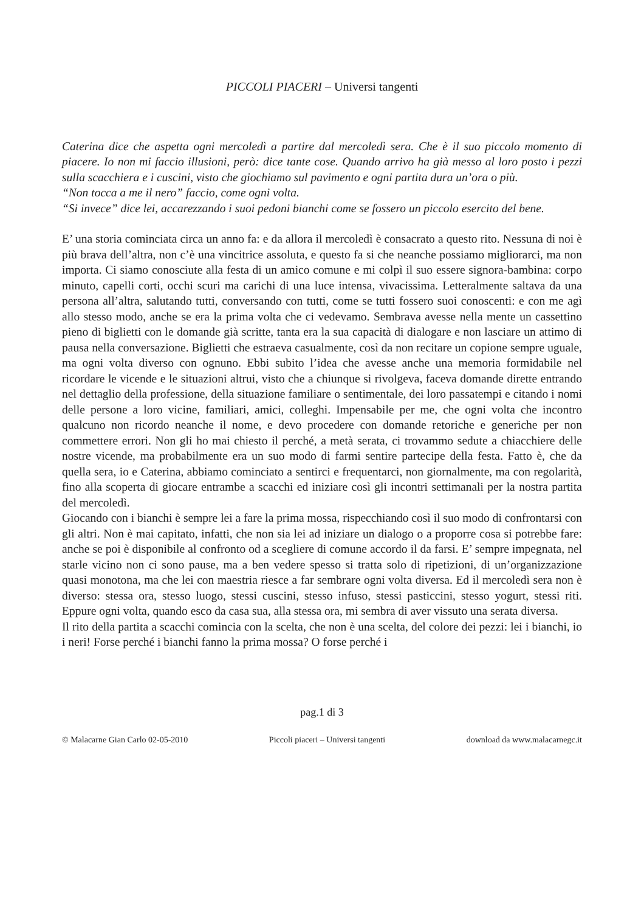PICCOLI PIACERI – Universi tangenti
Caterina dice che aspetta ogni mercoledì a partire dal mercoledì sera. Che è il suo piccolo momento di piacere. Io non mi faccio illusioni, però: dice tante cose. Quando arrivo ha già messo al loro posto i pezzi sulla scacchiera e i cuscini, visto che giochiamo sul pavimento e ogni partita dura un’ora o più.
“Non tocca a me il nero” faccio, come ogni volta.
“Si invece” dice lei, accarezzando i suoi pedoni bianchi come se fossero un piccolo esercito del bene.
E’ una storia cominciata circa un anno fa: e da allora il mercoledì è consacrato a questo rito. Nessuna di noi è più brava dell’altra, non c’è una vincitrice assoluta, e questo fa si che neanche possiamo migliorarci, ma non importa. Ci siamo conosciute alla festa di un amico comune e mi colpì il suo essere signora-bambina: corpo minuto, capelli corti, occhi scuri ma carichi di una luce intensa, vivacissima. Letteralmente saltava da una persona all’altra, salutando tutti, conversando con tutti, come se tutti fossero suoi conoscenti: e con me agì allo stesso modo, anche se era la prima volta che ci vedevamo. Sembrava avesse nella mente un cassettino pieno di biglietti con le domande già scritte, tanta era la sua capacità di dialogare e non lasciare un attimo di pausa nella conversazione. Biglietti che estraeva casualmente, così da non recitare un copione sempre uguale, ma ogni volta diverso con ognuno. Ebbi subito l’idea che avesse anche una memoria formidabile nel ricordare le vicende e le situazioni altrui, visto che a chiunque si rivolgeva, faceva domande dirette entrando nel dettaglio della professione, della situazione familiare o sentimentale, dei loro passatempi e citando i nomi delle persone a loro vicine, familiari, amici, colleghi. Impensabile per me, che ogni volta che incontro qualcuno non ricordo neanche il nome, e devo procedere con domande retoriche e generiche per non commettere errori. Non gli ho mai chiesto il perché, a metà serata, ci trovammo sedute a chiacchiere delle nostre vicende, ma probabilmente era un suo modo di farmi sentire partecipe della festa. Fatto è, che da quella sera, io e Caterina, abbiamo cominciato a sentirci e frequentarci, non giornalmente, ma con regolarità, fino alla scoperta di giocare entrambe a scacchi ed iniziare così gli incontri settimanali per la nostra partita del mercoledì.
Giocando con i bianchi è sempre lei a fare la prima mossa, rispecchiando così il suo modo di confrontarsi con gli altri. Non è mai capitato, infatti, che non sia lei ad iniziare un dialogo o a proporre cosa si potrebbe fare: anche se poi è disponibile al confronto od a scegliere di comune accordo il da farsi. E’ sempre impegnata, nel starle vicino non ci sono pause, ma a ben vedere spesso si tratta solo di ripetizioni, di un’organizzazione quasi monotona, ma che lei con maestria riesce a far sembrare ogni volta diversa. Ed il mercoledì sera non è diverso: stessa ora, stesso luogo, stessi cuscini, stesso infuso, stessi pasticcini, stesso yogurt, stessi riti. Eppure ogni volta, quando esco da casa sua, alla stessa ora, mi sembra di aver vissuto una serata diversa.
Il rito della partita a scacchi comincia con la scelta, che non è una scelta, del colore dei pezzi: lei i bianchi, io i neri! Forse perché i bianchi fanno la prima mossa? O forse perché i
pag.1 di 3
© Malacarne Gian Carlo 02-05-2010 Piccoli piaceri – Universi tangenti download da www.malacarnegc.it